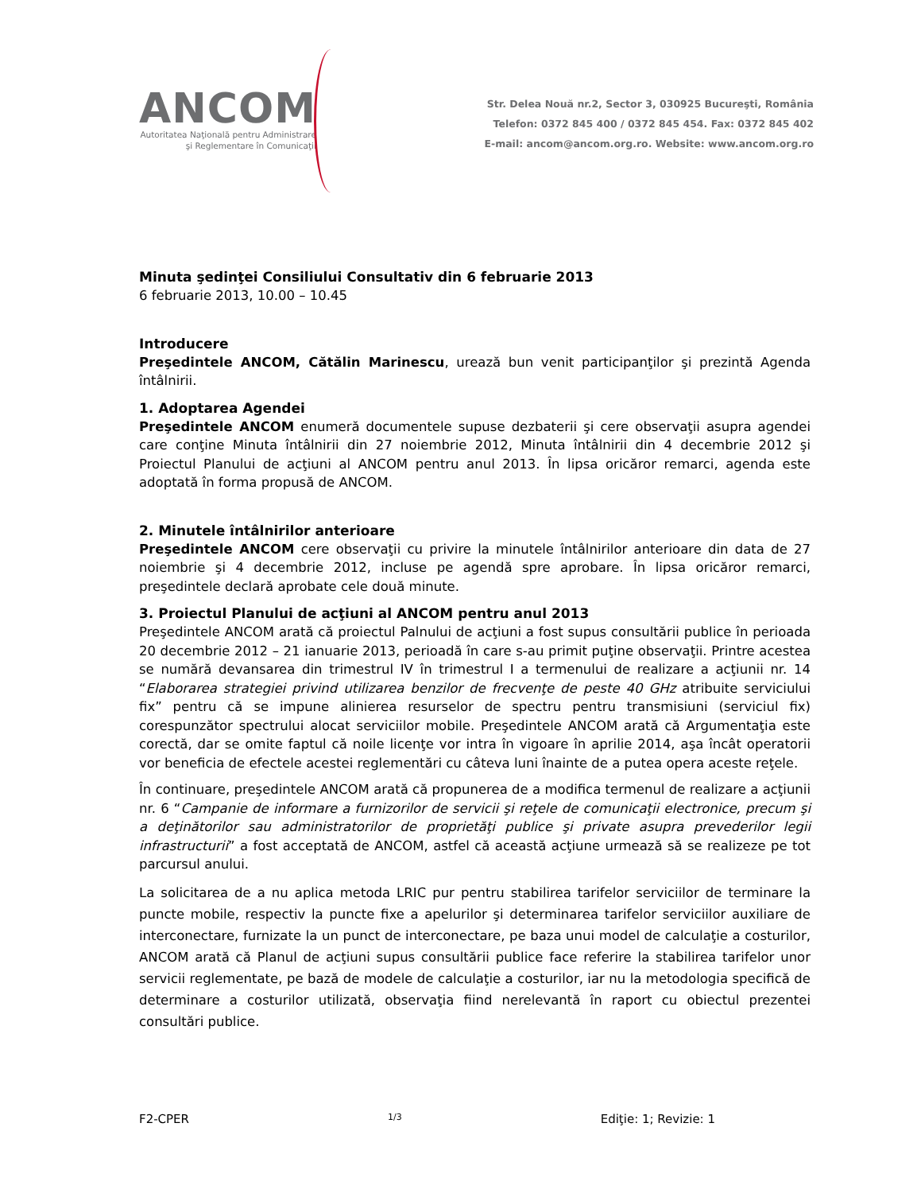ANCOM
Autoritatea Naţională pentru Administrare
şi Reglementare în Comunicaţii
Str. Delea Nouă nr.2, Sector 3, 030925 Bucureşti, România
Telefon: 0372 845 400 / 0372 845 454. Fax: 0372 845 402
E-mail: ancom@ancom.org.ro. Website: www.ancom.org.ro
Minuta şedinţei Consiliului Consultativ din 6 februarie 2013
6 februarie 2013, 10.00 – 10.45
Introducere
Preşedintele ANCOM, Cătălin Marinescu, urează bun venit participanţilor şi prezintă Agenda întâlnirii.
1. Adoptarea Agendei
Preşedintele ANCOM enumeră documentele supuse dezbaterii şi cere observaţii asupra agendei care conţine Minuta întâlnirii din 27 noiembrie 2012, Minuta întâlnirii din 4 decembrie 2012 şi Proiectul Planului de acţiuni al ANCOM pentru anul 2013. În lipsa oricăror remarci, agenda este adoptată în forma propusă de ANCOM.
2. Minutele întâlnirilor anterioare
Preşedintele ANCOM cere observaţii cu privire la minutele întâlnirilor anterioare din data de 27 noiembrie şi 4 decembrie 2012, incluse pe agendă spre aprobare. În lipsa oricăror remarci, preşedintele declară aprobate cele două minute.
3. Proiectul Planului de acţiuni al ANCOM pentru anul 2013
Preşedintele ANCOM arată că proiectul Palnului de acţiuni a fost supus consultării publice în perioada 20 decembrie 2012 – 21 ianuarie 2013, perioadă în care s-au primit puţine observaţii. Printre acestea se numără devansarea din trimestrul IV în trimestrul I a termenului de realizare a acţiunii nr. 14 “Elaborarea strategiei privind utilizarea benzilor de frecvenţe de peste 40 GHz atribuite serviciului fix” pentru că se impune alinierea resurselor de spectru pentru transmisiuni (serviciul fix) corespunzător spectrului alocat serviciilor mobile. Preşedintele ANCOM arată că Argumentaţia este corectă, dar se omite faptul că noile licenţe vor intra în vigoare în aprilie 2014, aşa încât operatorii vor beneficia de efectele acestei reglementări cu câteva luni înainte de a putea opera aceste reţele.
În continuare, preşedintele ANCOM arată că propunerea de a modifica termenul de realizare a acţiunii nr. 6 “Campanie de informare a furnizorilor de servicii şi reţele de comunicaţii electronice, precum şi a deţinătorilor sau administratorilor de proprietăţi publice şi private asupra prevederilor legii infrastructurii” a fost acceptată de ANCOM, astfel că această acţiune urmează să se realizeze pe tot parcursul anului.
La solicitarea de a nu aplica metoda LRIC pur pentru stabilirea tarifelor serviciilor de terminare la puncte mobile, respectiv la puncte fixe a apelurilor şi determinarea tarifelor serviciilor auxiliare de interconectare, furnizate la un punct de interconectare, pe baza unui model de calculaţie a costurilor, ANCOM arată că Planul de acţiuni supus consultării publice face referire la stabilirea tarifelor unor servicii reglementate, pe bază de modele de calculaţie a costurilor, iar nu la metodologia specifică de determinare a costurilor utilizată, observaţia fiind nerelevantă în raport cu obiectul prezentei consultări publice.
F2-CPER 1/3 Ediţie: 1; Revizie: 1